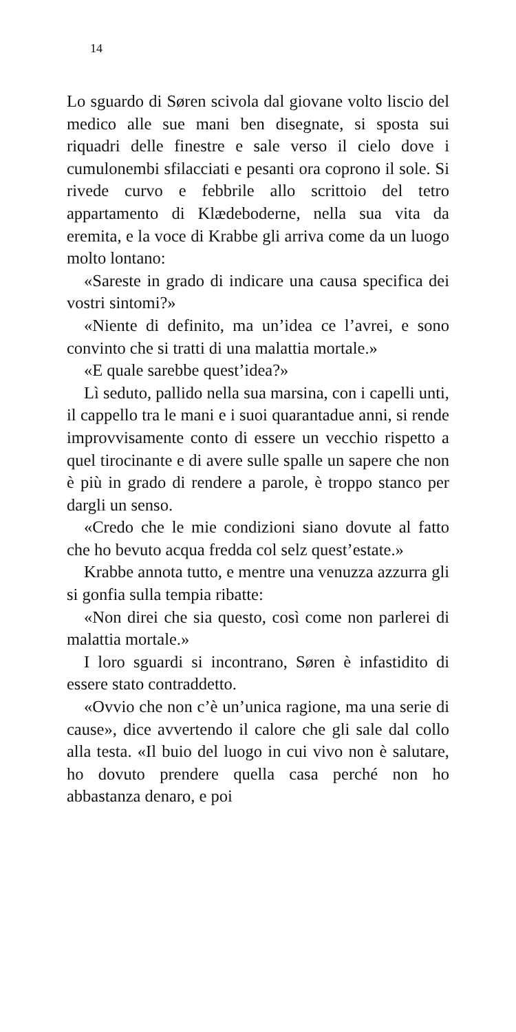14
Lo sguardo di Søren scivola dal giovane volto liscio del medico alle sue mani ben disegnate, si sposta sui riquadri delle finestre e sale verso il cielo dove i cumulonembi sfilacciati e pesanti ora coprono il sole. Si rivede curvo e febbrile allo scrittoio del tetro appartamento di Klædeboderne, nella sua vita da eremita, e la voce di Krabbe gli arriva come da un luogo molto lontano:
«Sareste in grado di indicare una causa specifica dei vostri sintomi?»
«Niente di definito, ma un’idea ce l’avrei, e sono convinto che si tratti di una malattia mortale.»
«E quale sarebbe quest’idea?»
Lì seduto, pallido nella sua marsina, con i capelli unti, il cappello tra le mani e i suoi quarantadue anni, si rende improvvisamente conto di essere un vecchio rispetto a quel tirocinante e di avere sulle spalle un sapere che non è più in grado di rendere a parole, è troppo stanco per dargli un senso.
«Credo che le mie condizioni siano dovute al fatto che ho bevuto acqua fredda col selz quest’estate.»
Krabbe annota tutto, e mentre una venuzza azzurra gli si gonfia sulla tempia ribatte:
«Non direi che sia questo, così come non parlerei di malattia mortale.»
I loro sguardi si incontrano, Søren è infastidito di essere stato contraddetto.
«Ovvio che non c’è un’unica ragione, ma una serie di cause», dice avvertendo il calore che gli sale dal collo alla testa. «Il buio del luogo in cui vivo non è salutare, ho dovuto prendere quella casa perché non ho abbastanza denaro, e poi